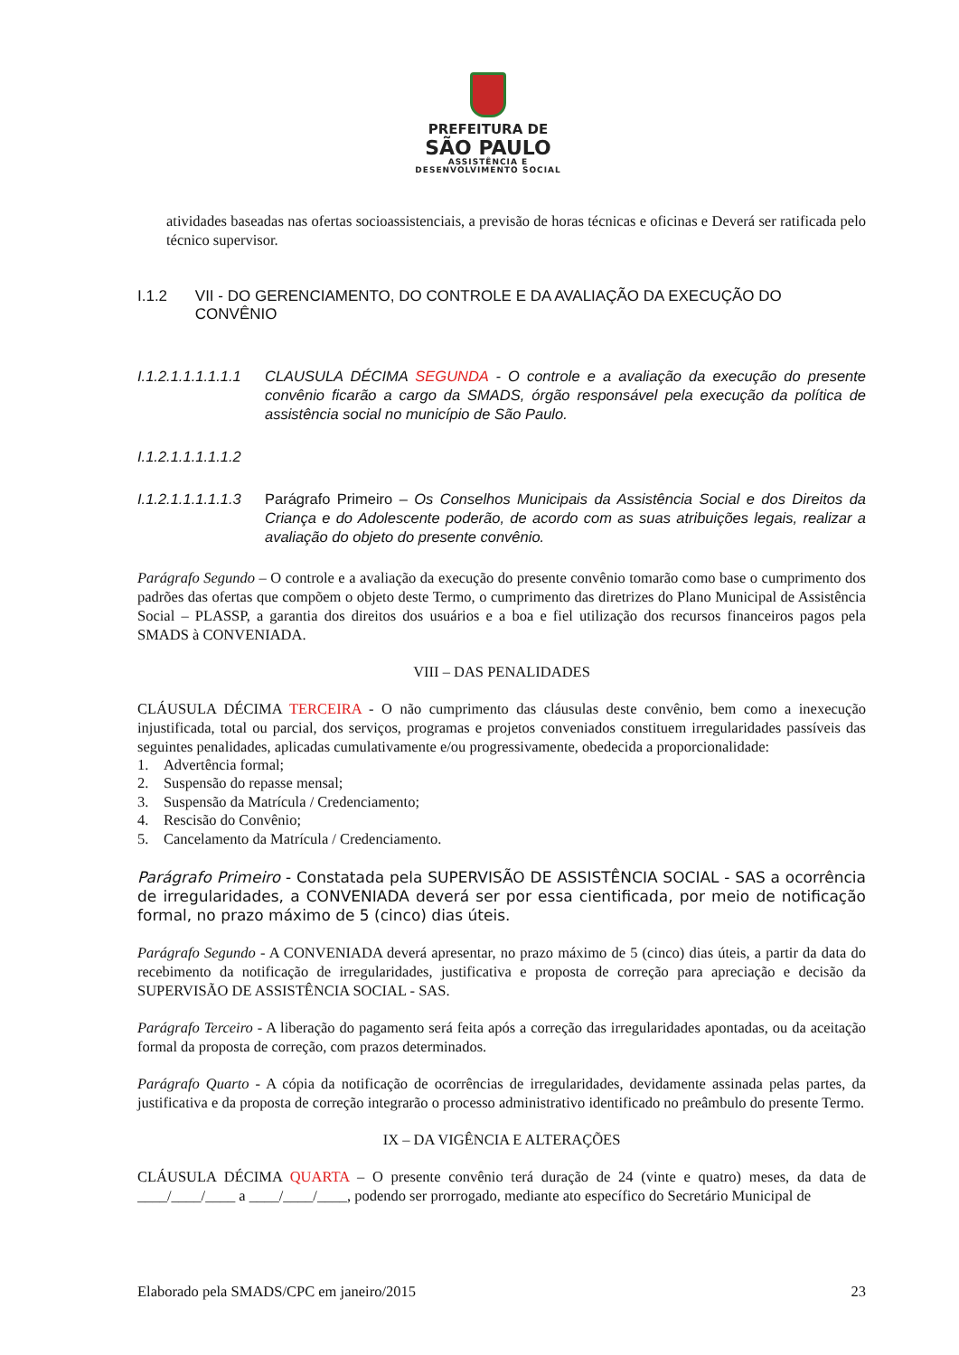PREFEITURA DE
SÃO PAULO
ASSISTÊNCIA E
DESENVOLVIMENTO SOCIAL
atividades baseadas nas ofertas socioassistenciais, a previsão de horas técnicas e oficinas e Deverá ser ratificada pelo técnico supervisor.
I.1.2 VII - DO GERENCIAMENTO, DO CONTROLE E DA AVALIAÇÃO DA EXECUÇÃO DO CONVÊNIO
I.1.2.1.1.1.1.1.1
CLAUSULA DÉCIMA SEGUNDA - O controle e a avaliação da execução do presente convênio ficarão a cargo da SMADS, órgão responsável pela execução da política de assistência social no município de São Paulo.
I.1.2.1.1.1.1.1.2
I.1.2.1.1.1.1.1.3
Parágrafo Primeiro – Os Conselhos Municipais da Assistência Social e dos Direitos da Criança e do Adolescente poderão, de acordo com as suas atribuições legais, realizar a avaliação do objeto do presente convênio.
Parágrafo Segundo – O controle e a avaliação da execução do presente convênio tomarão como base o cumprimento dos padrões das ofertas que compõem o objeto deste Termo, o cumprimento das diretrizes do Plano Municipal de Assistência Social – PLASSP, a garantia dos direitos dos usuários e a boa e fiel utilização dos recursos financeiros pagos pela SMADS à CONVENIADA.
VIII – DAS PENALIDADES
CLÁUSULA DÉCIMA TERCEIRA - O não cumprimento das cláusulas deste convênio, bem como a inexecução injustificada, total ou parcial, dos serviços, programas e projetos conveniados constituem irregularidades passíveis das seguintes penalidades, aplicadas cumulativamente e/ou progressivamente, obedecida a proporcionalidade:
1. Advertência formal;
2. Suspensão do repasse mensal;
3. Suspensão da Matrícula / Credenciamento;
4. Rescisão do Convênio;
5. Cancelamento da Matrícula / Credenciamento.
Parágrafo Primeiro - Constatada pela SUPERVISÃO DE ASSISTÊNCIA SOCIAL - SAS a ocorrência de irregularidades, a CONVENIADA deverá ser por essa cientificada, por meio de notificação formal, no prazo máximo de 5 (cinco) dias úteis.
Parágrafo Segundo - A CONVENIADA deverá apresentar, no prazo máximo de 5 (cinco) dias úteis, a partir da data do recebimento da notificação de irregularidades, justificativa e proposta de correção para apreciação e decisão da SUPERVISÃO DE ASSISTÊNCIA SOCIAL - SAS.
Parágrafo Terceiro - A liberação do pagamento será feita após a correção das irregularidades apontadas, ou da aceitação formal da proposta de correção, com prazos determinados.
Parágrafo Quarto - A cópia da notificação de ocorrências de irregularidades, devidamente assinada pelas partes, da justificativa e da proposta de correção integrarão o processo administrativo identificado no preâmbulo do presente Termo.
IX – DA VIGÊNCIA E ALTERAÇÕES
CLÁUSULA DÉCIMA QUARTA – O presente convênio terá duração de 24 (vinte e quatro) meses, da data de ____/____/____ a ____/____/____, podendo ser prorrogado, mediante ato específico do Secretário Municipal de
Elaborado pela SMADS/CPC em janeiro/2015 23